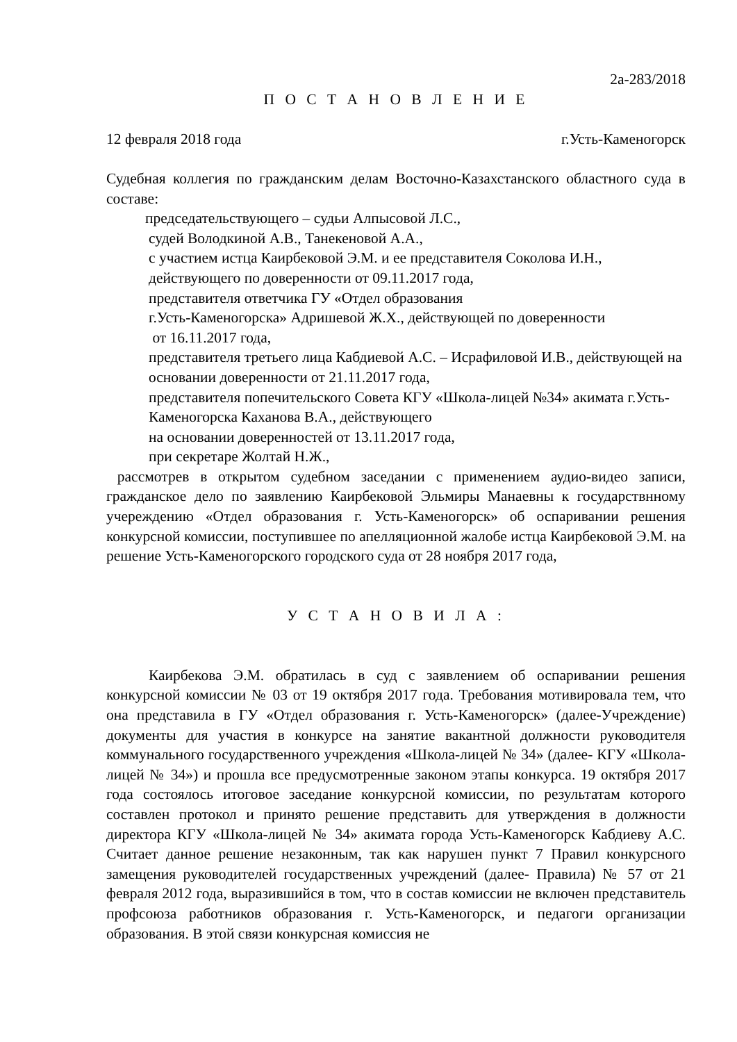2а-283/2018
П О С Т А Н О В Л Е Н И Е
12 февраля 2018 года г.Усть-Каменогорск
Судебная коллегия по гражданским делам Восточно-Казахстанского областного суда в составе:
председательствующего – судьи Алпысовой Л.С.,
судей Володкиной А.В., Танекеновой А.А.,
с участием истца Каирбековой Э.М. и ее представителя Соколова И.Н., действующего по доверенности от 09.11.2017 года,
представителя ответчика ГУ «Отдел образования
г.Усть-Каменогорска» Адришевой Ж.Х., действующей по доверенности
от 16.11.2017 года,
представителя третьего лица Кабдиевой А.С. – Исрафиловой И.В., действующей на основании доверенности от 21.11.2017 года,
представителя попечительского Совета КГУ «Школа-лицей №34» акимата г.Усть-Каменогорска Каханова В.А., действующего
на основании доверенностей от 13.11.2017 года,
при секретаре Жолтай Н.Ж.,
рассмотрев в открытом судебном заседании с применением аудио-видео записи, гражданское дело по заявлению Каирбековой Эльмиры Манаевны к государствнному учереждению «Отдел образования г. Усть-Каменогорск» об оспаривании решения конкурсной комиссии, поступившее по апелляционной жалобе истца Каирбековой Э.М. на решение Усть-Каменогорского городского суда от 28 ноября 2017 года,
У С Т А Н О В И Л А :
Каирбекова Э.М. обратилась в суд с заявлением об оспаривании решения конкурсной комиссии № 03 от 19 октября 2017 года. Требования мотивировала тем, что она представила в ГУ «Отдел образования г. Усть-Каменогорск» (далее-Учреждение) документы для участия в конкурсе на занятие вакантной должности руководителя коммунального государственного учреждения «Школа-лицей № 34» (далее- КГУ «Школа-лицей № 34») и прошла все предусмотренные законом этапы конкурса. 19 октября 2017 года состоялось итоговое заседание конкурсной комиссии, по результатам которого составлен протокол и принято решение представить для утверждения в должности директора КГУ «Школа-лицей № 34» акимата города Усть-Каменогорск Кабдиеву А.С. Считает данное решение незаконным, так как нарушен пункт 7 Правил конкурсного замещения руководителей государственных учреждений (далее- Правила) № 57 от 21 февраля 2012 года, выразившийся в том, что в состав комиссии не включен представитель профсоюза работников образования г. Усть-Каменогорск, и педагоги организации образования. В этой связи конкурсная комиссия не